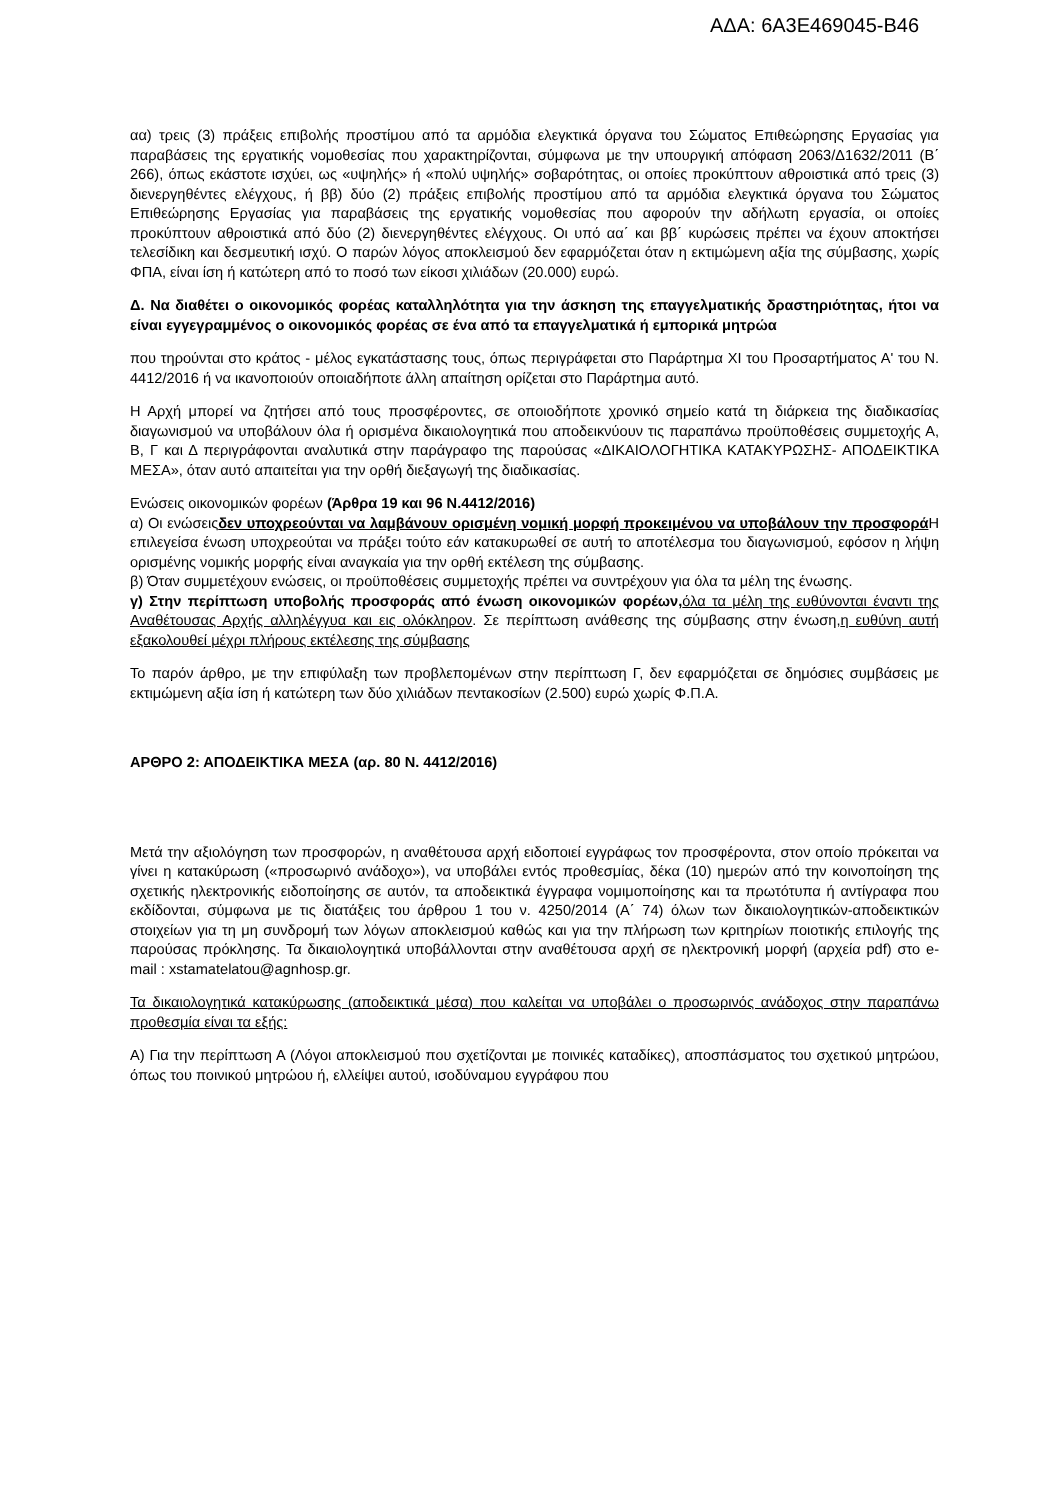ΑΔΑ: 6Α3Ε469045-Β46
αα) τρεις (3) πράξεις επιβολής προστίμου από τα αρμόδια ελεγκτικά όργανα του Σώματος Επιθεώρησης Εργασίας για παραβάσεις της εργατικής νομοθεσίας που χαρακτηρίζονται, σύμφωνα με την υπουργική απόφαση 2063/Δ1632/2011 (Β΄ 266), όπως εκάστοτε ισχύει, ως «υψηλής» ή «πολύ υψηλής» σοβαρότητας, οι οποίες προκύπτουν αθροιστικά από τρεις (3) διενεργηθέντες ελέγχους, ή ββ) δύο (2) πράξεις επιβολής προστίμου από τα αρμόδια ελεγκτικά όργανα του Σώματος Επιθεώρησης Εργασίας για παραβάσεις της εργατικής νομοθεσίας που αφορούν την αδήλωτη εργασία, οι οποίες προκύπτουν αθροιστικά από δύο (2) διενεργηθέντες ελέγχους. Οι υπό αα΄ και ββ΄ κυρώσεις πρέπει να έχουν αποκτήσει τελεσίδικη και δεσμευτική ισχύ. Ο παρών λόγος αποκλεισμού δεν εφαρμόζεται όταν η εκτιμώμενη αξία της σύμβασης, χωρίς ΦΠΑ, είναι ίση ή κατώτερη από το ποσό των είκοσι χιλιάδων (20.000) ευρώ.
Δ. Να διαθέτει ο οικονομικός φορέας καταλληλότητα για την άσκηση της επαγγελματικής δραστηριότητας, ήτοι να είναι εγγεγραμμένος ο οικονομικός φορέας σε ένα από τα επαγγελματικά ή εμπορικά μητρώα
που τηρούνται στο κράτος - μέλος εγκατάστασης τους, όπως περιγράφεται στο Παράρτημα XI του Προσαρτήματος Α' του Ν. 4412/2016 ή να ικανοποιούν οποιαδήποτε άλλη απαίτηση ορίζεται στο Παράρτημα αυτό.
Η Αρχή μπορεί να ζητήσει από τους προσφέροντες, σε οποιοδήποτε χρονικό σημείο κατά τη διάρκεια της διαδικασίας διαγωνισμού να υποβάλουν όλα ή ορισμένα δικαιολογητικά που αποδεικνύουν τις παραπάνω προϋποθέσεις συμμετοχής Α, Β, Γ και Δ περιγράφονται αναλυτικά στην παράγραφο της παρούσας «ΔΙΚΑΙΟΛΟΓΗΤΙΚΑ ΚΑΤΑΚΥΡΩΣΗΣ- ΑΠΟΔΕΙΚΤΙΚΑ ΜΕΣΑ», όταν αυτό απαιτείται για την ορθή διεξαγωγή της διαδικασίας.
Ενώσεις οικονομικών φορέων (Άρθρα 19 και 96 Ν.4412/2016)
α) Οι ενώσειςδεν υποχρεούνται να λαμβάνουν ορισμένη νομική μορφή προκειμένου να υποβάλουν την προσφορά Η επιλεγείσα ένωση υποχρεούται να πράξει τούτο εάν κατακυρωθεί σε αυτή το αποτέλεσμα του διαγωνισμού, εφόσον η λήψη ορισμένης νομικής μορφής είναι αναγκαία για την ορθή εκτέλεση της σύμβασης.
β) Όταν συμμετέχουν ενώσεις, οι προϋποθέσεις συμμετοχής πρέπει να συντρέχουν για όλα τα μέλη της ένωσης.
γ) Στην περίπτωση υποβολής προσφοράς από ένωση οικονομικών φορέων, όλα τα μέλη της ευθύνονται έναντι της Αναθέτουσας Αρχής αλληλέγγυα και εις ολόκληρον. Σε περίπτωση ανάθεσης της σύμβασης στην ένωση,η ευθύνη αυτή εξακολουθεί μέχρι πλήρους εκτέλεσης της σύμβασης
Το παρόν άρθρο, με την επιφύλαξη των προβλεπομένων στην περίπτωση Γ, δεν εφαρμόζεται σε δημόσιες συμβάσεις με εκτιμώμενη αξία ίση ή κατώτερη των δύο χιλιάδων πεντακοσίων (2.500) ευρώ χωρίς Φ.Π.Α.
ΑΡΘΡΟ 2: ΑΠΟΔΕΙΚΤΙΚΑ ΜΕΣΑ (αρ. 80 Ν. 4412/2016)
Μετά την αξιολόγηση των προσφορών, η αναθέτουσα αρχή ειδοποιεί εγγράφως τον προσφέροντα, στον οποίο πρόκειται να γίνει η κατακύρωση («προσωρινό ανάδοχο»), να υποβάλει εντός προθεσμίας, δέκα (10) ημερών από την κοινοποίηση της σχετικής ηλεκτρονικής ειδοποίησης σε αυτόν, τα αποδεικτικά έγγραφα νομιμοποίησης και τα πρωτότυπα ή αντίγραφα που εκδίδονται, σύμφωνα με τις διατάξεις του άρθρου 1 του ν. 4250/2014 (Α΄ 74) όλων των δικαιολογητικών-αποδεικτικών στοιχείων για τη μη συνδρομή των λόγων αποκλεισμού καθώς και για την πλήρωση των κριτηρίων ποιοτικής επιλογής της παρούσας πρόκλησης. Τα δικαιολογητικά υποβάλλονται στην αναθέτουσα αρχή σε ηλεκτρονική μορφή (αρχεία pdf) στο e-mail : xstamatelatou@agnhosp.gr.
Τα δικαιολογητικά κατακύρωσης (αποδεικτικά μέσα) που καλείται να υποβάλει ο προσωρινός ανάδοχος στην παραπάνω προθεσμία είναι τα εξής:
Α) Για την περίπτωση Α (Λόγοι αποκλεισμού που σχετίζονται με ποινικές καταδίκες), αποσπάσματος του σχετικού μητρώου, όπως του ποινικού μητρώου ή, ελλείψει αυτού, ισοδύναμου εγγράφου που